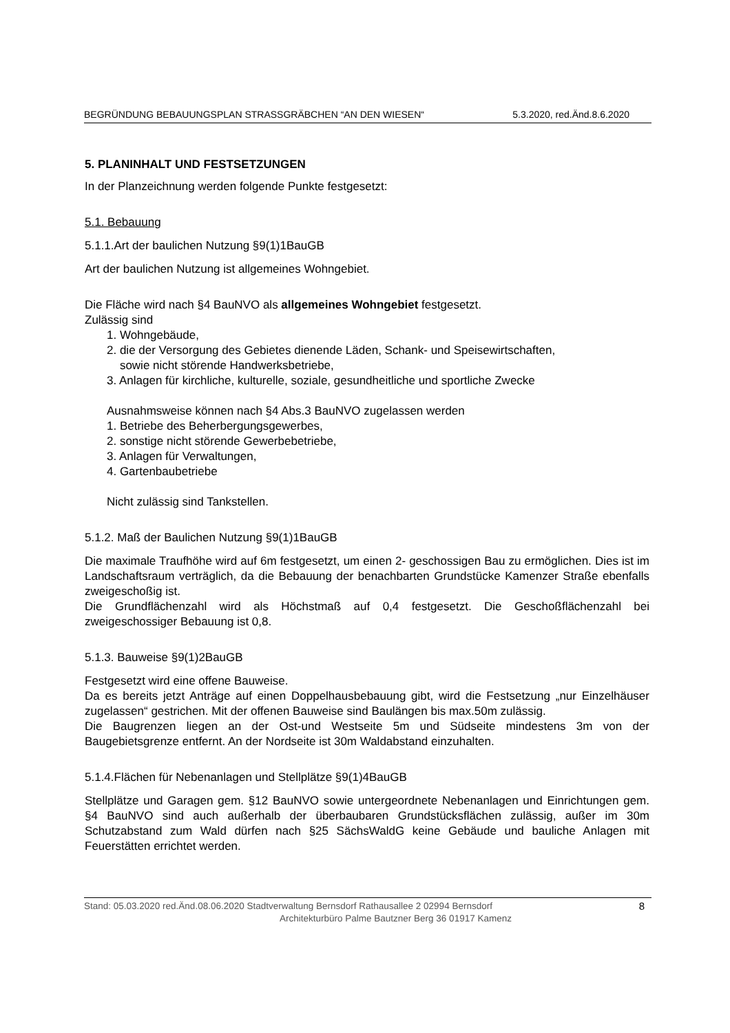BEGRÜNDUNG BEBAUUNGSPLAN STRASSGRÄBCHEN “AN DEN WIESEN“ 5.3.2020, red.Änd.8.6.2020
5. PLANINHALT UND FESTSETZUNGEN
In der Planzeichnung werden folgende Punkte festgesetzt:
5.1. Bebauung
5.1.1.Art der baulichen Nutzung §9(1)1BauGB
Art der baulichen Nutzung ist allgemeines Wohngebiet.
Die Fläche wird nach §4 BauNVO als allgemeines Wohngebiet festgesetzt.
Zulässig sind
1. Wohngebäude,
2. die der Versorgung des Gebietes dienende Läden, Schank- und Speisewirtschaften,
sowie nicht störende Handwerksbetriebe,
3. Anlagen für kirchliche, kulturelle, soziale, gesundheitliche und sportliche Zwecke
Ausnahmsweise können nach §4 Abs.3 BauNVO zugelassen werden
1. Betriebe des Beherbergungsgewerbes,
2. sonstige nicht störende Gewerbebetriebe,
3. Anlagen für Verwaltungen,
4. Gartenbaubetriebe
Nicht zulässig sind Tankstellen.
5.1.2. Maß der Baulichen Nutzung §9(1)1BauGB
Die maximale Traufhöhe wird auf 6m festgesetzt, um einen 2- geschossigen Bau zu ermöglichen. Dies ist im Landschaftsraum verträglich, da die Bebauung der benachbarten Grundstücke Kamenzer Straße ebenfalls zweigeschoßig ist.
Die Grundflächenzahl wird als Höchstmaß auf 0,4 festgesetzt. Die Geschoßflächenzahl bei zweigeschossiger Bebauung ist 0,8.
5.1.3. Bauweise §9(1)2BauGB
Festgesetzt wird eine offene Bauweise.
Da es bereits jetzt Anträge auf einen Doppelhausbebauung gibt, wird die Festsetzung „nur Einzelhäuser zugelassen“ gestrichen. Mit der offenen Bauweise sind Baulängen bis max.50m zulässig.
Die Baugrenzen liegen an der Ost-und Westseite 5m und Südseite mindestens 3m von der Baugebietsgrenze entfernt. An der Nordseite ist 30m Waldabstand einzuhalten.
5.1.4.Flächen für Nebenanlagen und Stellplätze §9(1)4BauGB
Stellplätze und Garagen gem. §12 BauNVO sowie untergeordnete Nebenanlagen und Einrichtungen gem. §4 BauNVO sind auch außerhalb der überbaubaren Grundstücksflächen zulässig, außer im 30m Schutzabstand zum Wald dürfen nach §25 SächsWaldG keine Gebäude und bauliche Anlagen mit Feuerstätten errichtet werden.
Stand: 05.03.2020 red.Änd.08.06.2020 Stadtverwaltung Bernsdorf Rathausallee 2 02994 Bernsdorf
Architekturbüro Palme Bautzner Berg 36 01917 Kamenz
8